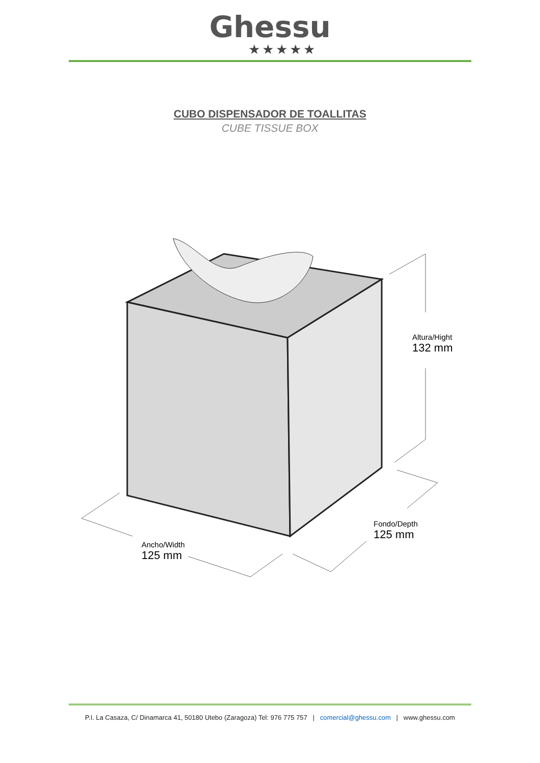Ghessu
★★★★★
CUBO DISPENSADOR DE TOALLITAS
CUBE TISSUE BOX
Altura/Hight
132 mm
Fondo/Depth
125 mm
Ancho/Width
125 mm
P.I. La Casaza, C/ Dinamarca 41, 50180 Utebo (Zaragoza) Tel: 976 775 757 | comercial@ghessu.com | www.ghessu.com